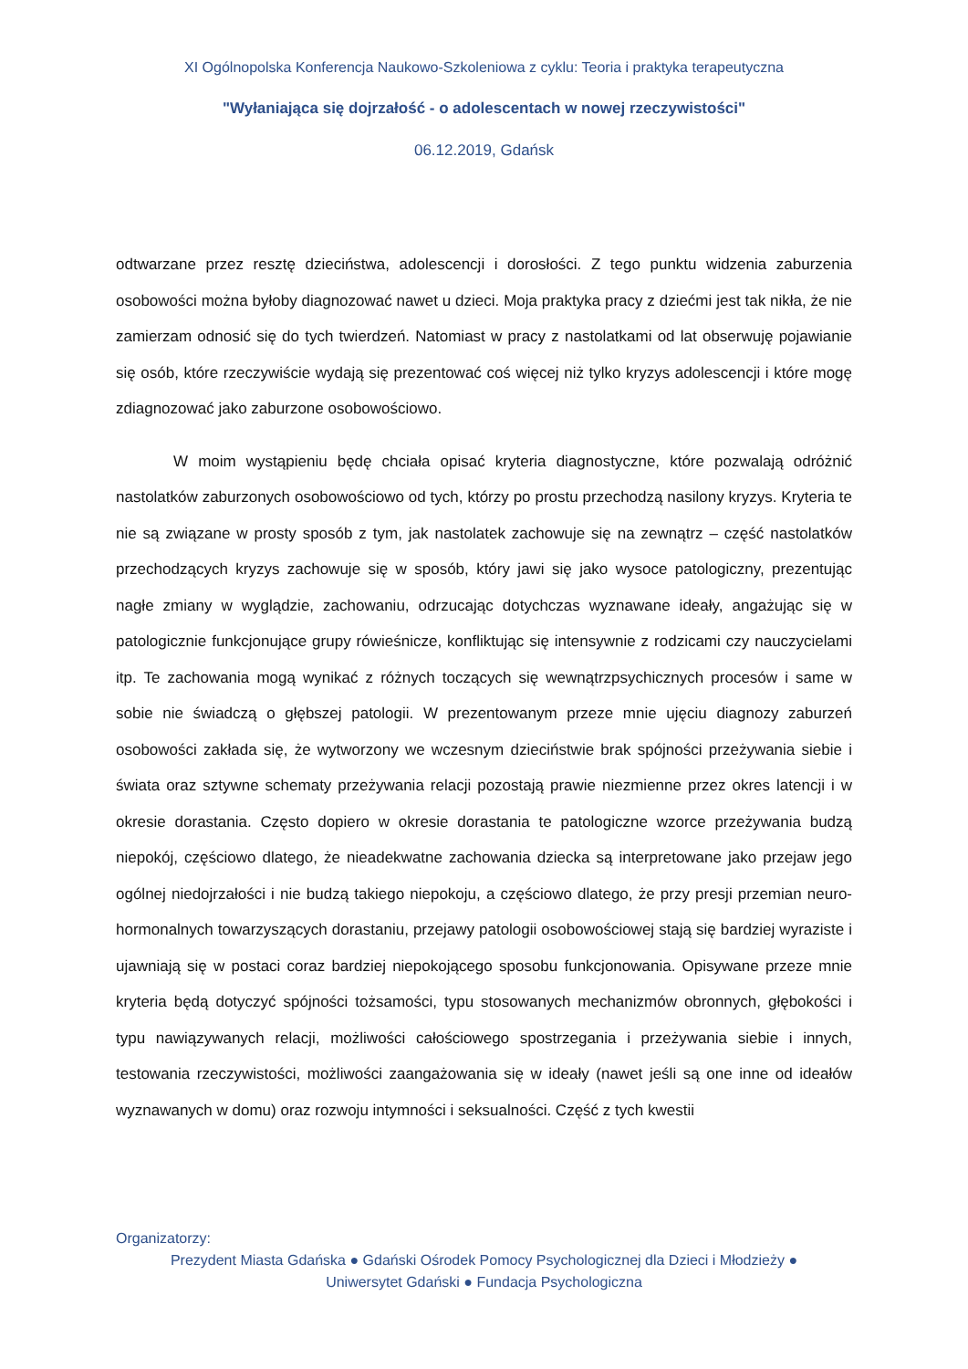XI Ogólnopolska Konferencja Naukowo-Szkoleniowa z cyklu: Teoria i praktyka terapeutyczna
"Wyłaniająca się dojrzałość - o adolescentach w nowej rzeczywistości"
06.12.2019, Gdańsk
odtwarzane przez resztę dzieciństwa, adolescencji i dorosłości. Z tego punktu widzenia zaburzenia osobowości można byłoby diagnozować nawet u dzieci. Moja praktyka pracy z dziećmi jest tak nikła, że nie zamierzam odnosić się do tych twierdzeń. Natomiast w pracy z nastolatkami od lat obserwuję pojawianie się osób, które rzeczywiście wydają się prezentować coś więcej niż tylko kryzys adolescencji i które mogę zdiagnozować jako zaburzone osobowościowo.
W moim wystąpieniu będę chciała opisać kryteria diagnostyczne, które pozwalają odróżnić nastolatków zaburzonych osobowościowo od tych, którzy po prostu przechodzą nasilony kryzys. Kryteria te nie są związane w prosty sposób z tym, jak nastolatek zachowuje się na zewnątrz – część nastolatków przechodzących kryzys zachowuje się w sposób, który jawi się jako wysoce patologiczny, prezentując nagłe zmiany w wyglądzie, zachowaniu, odrzucając dotychczas wyznawane ideały, angażując się w patologicznie funkcjonujące grupy rówieśnicze, konfliktując się intensywnie z rodzicami czy nauczycielami itp. Te zachowania mogą wynikać z różnych toczących się wewnątrzpsychicznych procesów i same w sobie nie świadczą o głębszej patologii. W prezentowanym przeze mnie ujęciu diagnozy zaburzeń osobowości zakłada się, że wytworzony we wczesnym dzieciństwie brak spójności przeżywania siebie i świata oraz sztywne schematy przeżywania relacji pozostają prawie niezmienne przez okres latencji i w okresie dorastania. Często dopiero w okresie dorastania te patologiczne wzorce przeżywania budzą niepokój, częściowo dlatego, że nieadekwatne zachowania dziecka są interpretowane jako przejaw jego ogólnej niedojrzałości i nie budzą takiego niepokoju, a częściowo dlatego, że przy presji przemian neuro-hormonalnych towarzyszących dorastaniu, przejawy patologii osobowościowej stają się bardziej wyraziste i ujawniają się w postaci coraz bardziej niepokojącego sposobu funkcjonowania. Opisywane przeze mnie kryteria będą dotyczyć spójności tożsamości, typu stosowanych mechanizmów obronnych, głębokości i typu nawiązywanych relacji, możliwości całościowego spostrzegania i przeżywania siebie i innych, testowania rzeczywistości, możliwości zaangażowania się w ideały (nawet jeśli są one inne od ideałów wyznawanych w domu) oraz rozwoju intymności i seksualności. Część z tych kwestii
Organizatorzy:
Prezydent Miasta Gdańska ● Gdański Ośrodek Pomocy Psychologicznej dla Dzieci i Młodzieży ●
Uniwersytet Gdański ● Fundacja Psychologiczna